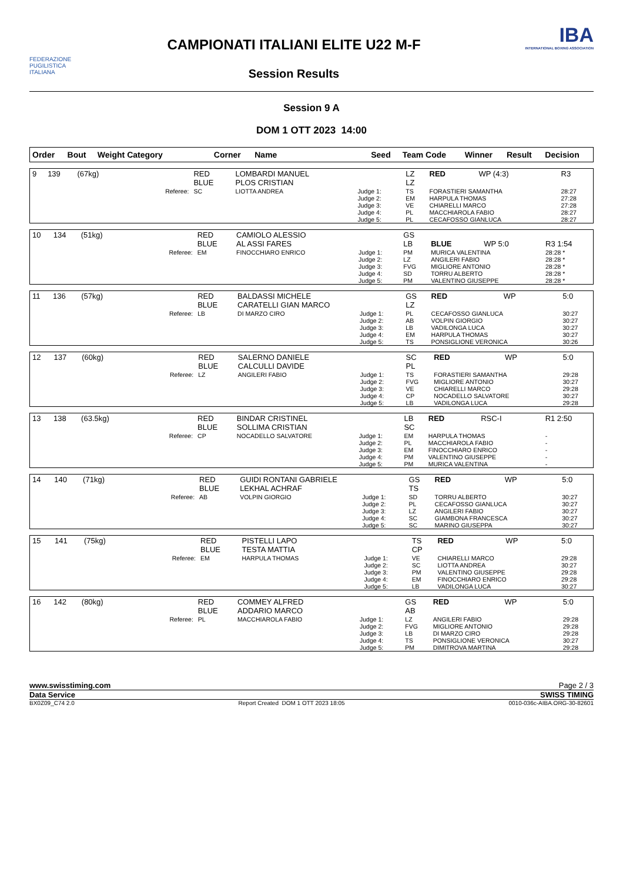FEDERAZIONE
PUGILISTICA
ITALIANA
CAMPIONATI ITALIANI ELITE U22 M-F
Session Results
IBA
INTERNATIONAL BOXING ASSOCIATION
Session 9 A
DOM 1 OTT 2023 14:00
| Order | Bout | Weight Category | Corner | Name | Seed | Team Code | Winner | Result | Decision |
| --- | --- | --- | --- | --- | --- | --- | --- | --- | --- |
| 9 | 139 | (67kg) | RED BLUE | LOMBARDI MANUEL PLOS CRISTIAN | | LZ LZ | RED | WP (4:3) | R3 |
| | | Referee: | SC | LIOTTA ANDREA | Judge 1: Judge 2: Judge 3: Judge 4: Judge 5: | TS EM VE PL PL | FORASTIERI SAMANTHA HARPULA THOMAS CHIARELLI MARCO MACCHIAROLA FABIO CECAFOSSO GIANLUCA | | 28:27 27:28 27:28 28:27 28:27 |
| 10 | 134 | (51kg) | RED BLUE | CAMIOLO ALESSIO AL ASSI FARES | | GS LB | BLUE | WP 5:0 | R3 1:54 |
| | | Referee: | EM | FINOCCHIARO ENRICO | Judge 1: Judge 2: Judge 3: Judge 4: Judge 5: | PM LZ FVG SD PM | MURICA VALENTINA ANGILERI FABIO MIGLIORE ANTONIO TORRU ALBERTO VALENTINO GIUSEPPE | | 28:28 * 28:28 * 28:28 * 28:28 * 28:28 * |
| 11 | 136 | (57kg) | RED BLUE | BALDASSI MICHELE CARATELLI GIAN MARCO | | GS LZ | RED | WP | 5:0 |
| | | Referee: | LB | DI MARZO CIRO | Judge 1: Judge 2: Judge 3: Judge 4: Judge 5: | PL AB LB EM TS | CECAFOSSO GIANLUCA VOLPIN GIORGIO VADILONGA LUCA HARPULA THOMAS PONSIGLIONE VERONICA | | 30:27 30:27 30:27 30:27 30:26 |
| 12 | 137 | (60kg) | RED BLUE | SALERNO DANIELE CALCULLI DAVIDE | | SC PL | RED | WP | 5:0 |
| | | Referee: | LZ | ANGILERI FABIO | Judge 1: Judge 2: Judge 3: Judge 4: Judge 5: | TS FVG VE CP LB | FORASTIERI SAMANTHA MIGLIORE ANTONIO CHIARELLI MARCO NOCADELLO SALVATORE VADILONGA LUCA | | 29:28 30:27 29:28 30:27 29:28 |
| 13 | 138 | (63.5kg) | RED BLUE | BINDAR CRISTINEL SOLLIMA CRISTIAN | | LB SC | RED | RSC-I | R1 2:50 |
| | | Referee: | CP | NOCADELLO SALVATORE | Judge 1: Judge 2: Judge 3: Judge 4: Judge 5: | EM PL EM PM PM | HARPULA THOMAS MACCHIAROLA FABIO FINOCCHIARO ENRICO VALENTINO GIUSEPPE MURICA VALENTINA | | - - - - - |
| 14 | 140 | (71kg) | RED BLUE | GUIDI RONTANI GABRIELE LEKHAL ACHRAF | | GS TS | RED | WP | 5:0 |
| | | Referee: | AB | VOLPIN GIORGIO | Judge 1: Judge 2: Judge 3: Judge 4: Judge 5: | SD PL LZ SC SC | TORRU ALBERTO CECAFOSSO GIANLUCA ANGILERI FABIO GIAMBONA FRANCESCA MARINO GIUSEPPA | | 30:27 30:27 30:27 30:27 30:27 |
| 15 | 141 | (75kg) | RED BLUE | PISTELLI LAPO TESTA MATTIA | | TS CP | RED | WP | 5:0 |
| | | Referee: | EM | HARPULA THOMAS | Judge 1: Judge 2: Judge 3: Judge 4: Judge 5: | VE SC PM EM LB | CHIARELLI MARCO LIOTTA ANDREA VALENTINO GIUSEPPE FINOCCHIARO ENRICO VADILONGA LUCA | | 29:28 30:27 29:28 29:28 30:27 |
| 16 | 142 | (80kg) | RED BLUE | COMMEY ALFRED ADDARIO MARCO | | GS AB | RED | WP | 5:0 |
| | | Referee: | PL | MACCHIAROLA FABIO | Judge 1: Judge 2: Judge 3: Judge 4: Judge 5: | LZ FVG LB TS PM | ANGILERI FABIO MIGLIORE ANTONIO DI MARZO CIRO PONSIGLIONE VERONICA DIMITROVA MARTINA | | 29:28 29:28 29:28 30:27 29:28 |
www.swisstiming.com Page 2 / 3
Data Service SWISS TIMING
BX0Z09_C74 2.0 Report Created DOM 1 OTT 2023 18:05 0010-036c-AIBA.ORG-30-82601